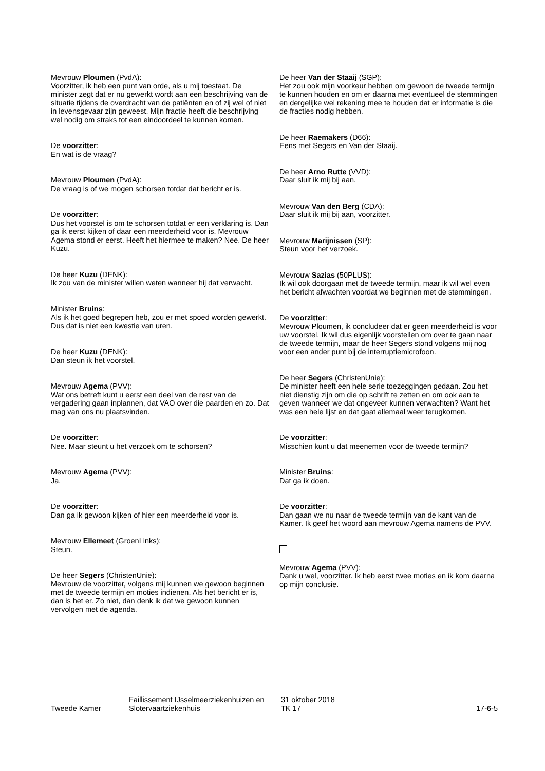Mevrouw Ploumen (PvdA):
Voorzitter, ik heb een punt van orde, als u mij toestaat. De minister zegt dat er nu gewerkt wordt aan een beschrijving van de situatie tijdens de overdracht van de patiënten en of zij wel of niet in levensgevaar zijn geweest. Mijn fractie heeft die beschrijving wel nodig om straks tot een eindoordeel te kunnen komen.
De voorzitter:
En wat is de vraag?
Mevrouw Ploumen (PvdA):
De vraag is of we mogen schorsen totdat dat bericht er is.
De voorzitter:
Dus het voorstel is om te schorsen totdat er een verklaring is. Dan ga ik eerst kijken of daar een meerderheid voor is. Mevrouw Agema stond er eerst. Heeft het hiermee te maken? Nee. De heer Kuzu.
De heer Kuzu (DENK):
Ik zou van de minister willen weten wanneer hij dat verwacht.
Minister Bruins:
Als ik het goed begrepen heb, zou er met spoed worden gewerkt. Dus dat is niet een kwestie van uren.
De heer Kuzu (DENK):
Dan steun ik het voorstel.
Mevrouw Agema (PVV):
Wat ons betreft kunt u eerst een deel van de rest van de vergadering gaan inplannen, dat VAO over die paarden en zo. Dat mag van ons nu plaatsvinden.
De voorzitter:
Nee. Maar steunt u het verzoek om te schorsen?
Mevrouw Agema (PVV):
Ja.
De voorzitter:
Dan ga ik gewoon kijken of hier een meerderheid voor is.
Mevrouw Ellemeet (GroenLinks):
Steun.
De heer Segers (ChristenUnie):
Mevrouw de voorzitter, volgens mij kunnen we gewoon beginnen met de tweede termijn en moties indienen. Als het bericht er is, dan is het er. Zo niet, dan denk ik dat we gewoon kunnen vervolgen met de agenda.
De heer Van der Staaij (SGP):
Het zou ook mijn voorkeur hebben om gewoon de tweede termijn te kunnen houden en om er daarna met eventueel de stemmingen en dergelijke wel rekening mee te houden dat er informatie is die de fracties nodig hebben.
De heer Raemakers (D66):
Eens met Segers en Van der Staaij.
De heer Arno Rutte (VVD):
Daar sluit ik mij bij aan.
Mevrouw Van den Berg (CDA):
Daar sluit ik mij bij aan, voorzitter.
Mevrouw Marijnissen (SP):
Steun voor het verzoek.
Mevrouw Sazias (50PLUS):
Ik wil ook doorgaan met de tweede termijn, maar ik wil wel even het bericht afwachten voordat we beginnen met de stemmingen.
De voorzitter:
Mevrouw Ploumen, ik concludeer dat er geen meerderheid is voor uw voorstel. Ik wil dus eigenlijk voorstellen om over te gaan naar de tweede termijn, maar de heer Segers stond volgens mij nog voor een ander punt bij de interruptiemicrofoon.
De heer Segers (ChristenUnie):
De minister heeft een hele serie toezeggingen gedaan. Zou het niet dienstig zijn om die op schrift te zetten en om ook aan te geven wanneer we dat ongeveer kunnen verwachten? Want het was een hele lijst en dat gaat allemaal weer terugkomen.
De voorzitter:
Misschien kunt u dat meenemen voor de tweede termijn?
Minister Bruins:
Dat ga ik doen.
De voorzitter:
Dan gaan we nu naar de tweede termijn van de kant van de Kamer. Ik geef het woord aan mevrouw Agema namens de PVV.
Mevrouw Agema (PVV):
Dank u wel, voorzitter. Ik heb eerst twee moties en ik kom daarna op mijn conclusie.
Tweede Kamer
Faillissement IJsselmeerziekenhuizen en Slotervaartziekenhuis
31 oktober 2018
TK 17
17-6-5